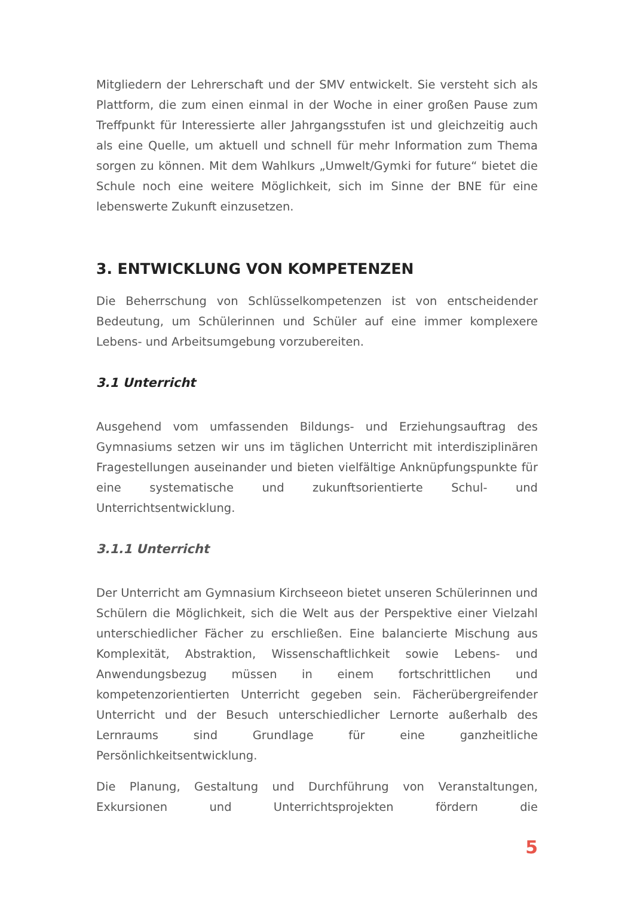Mitgliedern der Lehrerschaft und der SMV entwickelt. Sie versteht sich als Plattform, die zum einen einmal in der Woche in einer großen Pause zum Treffpunkt für Interessierte aller Jahrgangsstufen ist und gleichzeitig auch als eine Quelle, um aktuell und schnell für mehr Information zum Thema sorgen zu können. Mit dem Wahlkurs „Umwelt/Gymki for future“ bietet die Schule noch eine weitere Möglichkeit, sich im Sinne der BNE für eine lebenswerte Zukunft einzusetzen.
3. ENTWICKLUNG VON KOMPETENZEN
Die Beherrschung von Schlüsselkompetenzen ist von entscheidender Bedeutung, um Schülerinnen und Schüler auf eine immer komplexere Lebens- und Arbeitsumgebung vorzubereiten.
3.1 Unterricht
Ausgehend vom umfassenden Bildungs- und Erziehungsauftrag des Gymnasiums setzen wir uns im täglichen Unterricht mit interdisziplinären Fragestellungen auseinander und bieten vielfältige Anknüpfungspunkte für eine systematische und zukunftsorientierte Schul- und Unterrichtsentwicklung.
3.1.1 Unterricht
Der Unterricht am Gymnasium Kirchseeon bietet unseren Schülerinnen und Schülern die Möglichkeit, sich die Welt aus der Perspektive einer Vielzahl unterschiedlicher Fächer zu erschließen. Eine balancierte Mischung aus Komplexität, Abstraktion, Wissenschaftlichkeit sowie Lebens- und Anwendungsbezug müssen in einem fortschrittlichen und kompetenzorientierten Unterricht gegeben sein. Fächerübergreifender Unterricht und der Besuch unterschiedlicher Lernorte außerhalb des Lernraums sind Grundlage für eine ganzheitliche Persönlichkeitsentwicklung.
Die Planung, Gestaltung und Durchführung von Veranstaltungen, Exkursionen und Unterrichtsprojekten fördern die
5